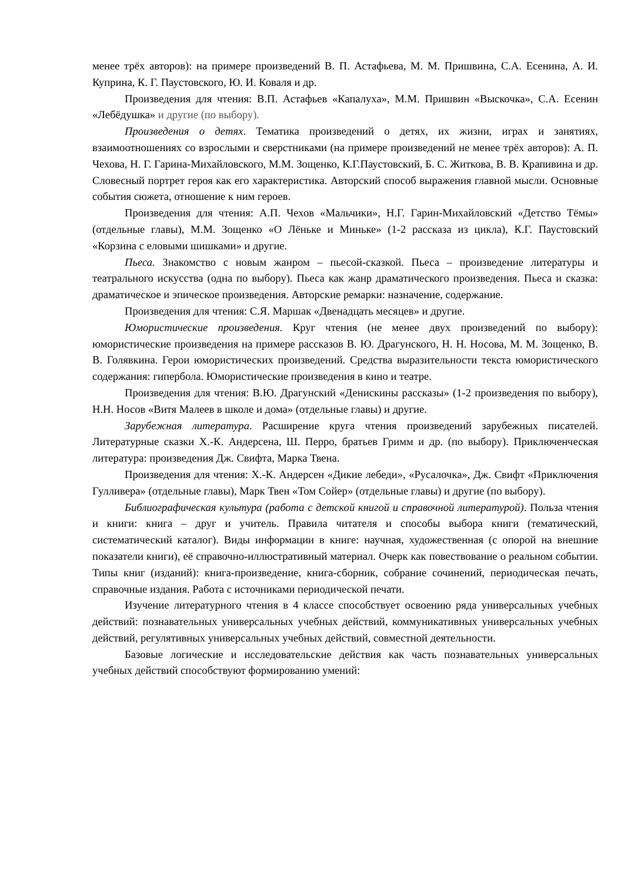менее трёх авторов): на примере произведений В. П. Астафьева, М. М. Пришвина, С.А. Есенина, А. И. Куприна, К. Г. Паустовского, Ю. И. Коваля и др.
Произведения для чтения: В.П. Астафьев «Капалуха», М.М. Пришвин «Выскочка», С.А. Есенин «Лебёдушка» и другие (по выбору).
Произведения о детях. Тематика произведений о детях, их жизни, играх и занятиях, взаимоотношениях со взрослыми и сверстниками (на примере произведений не менее трёх авторов): А. П. Чехова, Н. Г. Гарина-Михайловского, М.М. Зощенко, К.Г.Паустовский, Б. С. Житкова, В. В. Крапивина и др. Словесный портрет героя как его характеристика. Авторский способ выражения главной мысли. Основные события сюжета, отношение к ним героев.
Произведения для чтения: А.П. Чехов «Мальчики», Н.Г. Гарин-Михайловский «Детство Тёмы» (отдельные главы), М.М. Зощенко «О Лёньке и Миньке» (1-2 рассказа из цикла), К.Г. Паустовский «Корзина с еловыми шишками» и другие.
Пьеса. Знакомство с новым жанром – пьесой-сказкой. Пьеса – произведение литературы и театрального искусства (одна по выбору). Пьеса как жанр драматического произведения. Пьеса и сказка: драматическое и эпическое произведения. Авторские ремарки: назначение, содержание.
Произведения для чтения: С.Я. Маршак «Двенадцать месяцев» и другие.
Юмористические произведения. Круг чтения (не менее двух произведений по выбору): юмористические произведения на примере рассказов В. Ю. Драгунского, Н. Н. Носова, М. М. Зощенко, В. В. Голявкина. Герои юмористических произведений. Средства выразительности текста юмористического содержания: гипербола. Юмористические произведения в кино и театре.
Произведения для чтения: В.Ю. Драгунский «Денискины рассказы» (1-2 произведения по выбору), Н.Н. Носов «Витя Малеев в школе и дома» (отдельные главы) и другие.
Зарубежная литература. Расширение круга чтения произведений зарубежных писателей. Литературные сказки Х.-К. Андерсена, Ш. Перро, братьев Гримм и др. (по выбору). Приключенческая литература: произведения Дж. Свифта, Марка Твена.
Произведения для чтения: Х.-К. Андерсен «Дикие лебеди», «Русалочка», Дж. Свифт «Приключения Гулливера» (отдельные главы), Марк Твен «Том Сойер» (отдельные главы) и другие (по выбору).
Библиографическая культура (работа с детской книгой и справочной литературой). Польза чтения и книги: книга – друг и учитель. Правила читателя и способы выбора книги (тематический, систематический каталог). Виды информации в книге: научная, художественная (с опорой на внешние показатели книги), её справочно-иллюстративный материал. Очерк как повествование о реальном событии. Типы книг (изданий): книга-произведение, книга-сборник, собрание сочинений, периодическая печать, справочные издания. Работа с источниками периодической печати.
Изучение литературного чтения в 4 классе способствует освоению ряда универсальных учебных действий: познавательных универсальных учебных действий, коммуникативных универсальных учебных действий, регулятивных универсальных учебных действий, совместной деятельности.
Базовые логические и исследовательские действия как часть познавательных универсальных учебных действий способствуют формированию умений: